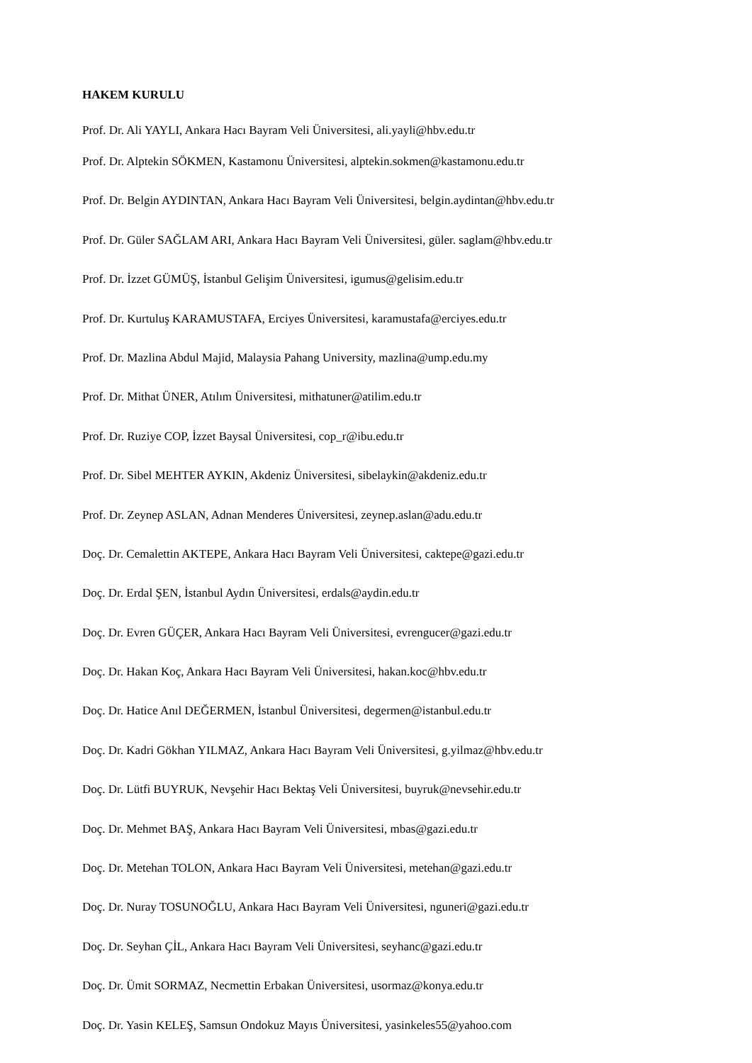HAKEM KURULU
Prof. Dr. Ali YAYLI, Ankara Hacı Bayram Veli Üniversitesi, ali.yayli@hbv.edu.tr
Prof. Dr. Alptekin SÖKMEN, Kastamonu Üniversitesi, alptekin.sokmen@kastamonu.edu.tr
Prof. Dr. Belgin AYDINTAN, Ankara Hacı Bayram Veli Üniversitesi, belgin.aydintan@hbv.edu.tr
Prof. Dr. Güler SAĞLAM ARI, Ankara Hacı Bayram Veli Üniversitesi, güler. saglam@hbv.edu.tr
Prof. Dr. İzzet GÜMÜŞ, İstanbul Gelişim Üniversitesi, igumus@gelisim.edu.tr
Prof. Dr. Kurtuluş KARAMUSTAFA, Erciyes Üniversitesi, karamustafa@erciyes.edu.tr
Prof. Dr. Mazlina Abdul Majid, Malaysia Pahang University, mazlina@ump.edu.my
Prof. Dr. Mithat ÜNER, Atılım Üniversitesi, mithatuner@atilim.edu.tr
Prof. Dr. Ruziye COP, İzzet Baysal Üniversitesi, cop_r@ibu.edu.tr
Prof. Dr. Sibel MEHTER AYKIN, Akdeniz Üniversitesi, sibelaykin@akdeniz.edu.tr
Prof. Dr. Zeynep ASLAN, Adnan Menderes Üniversitesi, zeynep.aslan@adu.edu.tr
Doç. Dr. Cemalettin AKTEPE, Ankara Hacı Bayram Veli Üniversitesi, caktepe@gazi.edu.tr
Doç. Dr. Erdal ŞEN, İstanbul Aydın Üniversitesi, erdals@aydin.edu.tr
Doç. Dr. Evren GÜÇER, Ankara Hacı Bayram Veli Üniversitesi, evrengucer@gazi.edu.tr
Doç. Dr. Hakan Koç, Ankara Hacı Bayram Veli Üniversitesi, hakan.koc@hbv.edu.tr
Doç. Dr. Hatice Anıl DEĞERMEN, İstanbul Üniversitesi, degermen@istanbul.edu.tr
Doç. Dr. Kadri Gökhan YILMAZ, Ankara Hacı Bayram Veli Üniversitesi, g.yilmaz@hbv.edu.tr
Doç. Dr. Lütfi BUYRUK, Nevşehir Hacı Bektaş Veli Üniversitesi, buyruk@nevsehir.edu.tr
Doç. Dr. Mehmet BAŞ, Ankara Hacı Bayram Veli Üniversitesi, mbas@gazi.edu.tr
Doç. Dr. Metehan TOLON, Ankara Hacı Bayram Veli Üniversitesi, metehan@gazi.edu.tr
Doç. Dr. Nuray TOSUNOĞLU, Ankara Hacı Bayram Veli Üniversitesi, nguneri@gazi.edu.tr
Doç. Dr. Seyhan ÇİL, Ankara Hacı Bayram Veli Üniversitesi, seyhanc@gazi.edu.tr
Doç. Dr. Ümit SORMAZ, Necmettin Erbakan Üniversitesi, usormaz@konya.edu.tr
Doç. Dr. Yasin KELEŞ, Samsun Ondokuz Mayıs Üniversitesi, yasinkeles55@yahoo.com